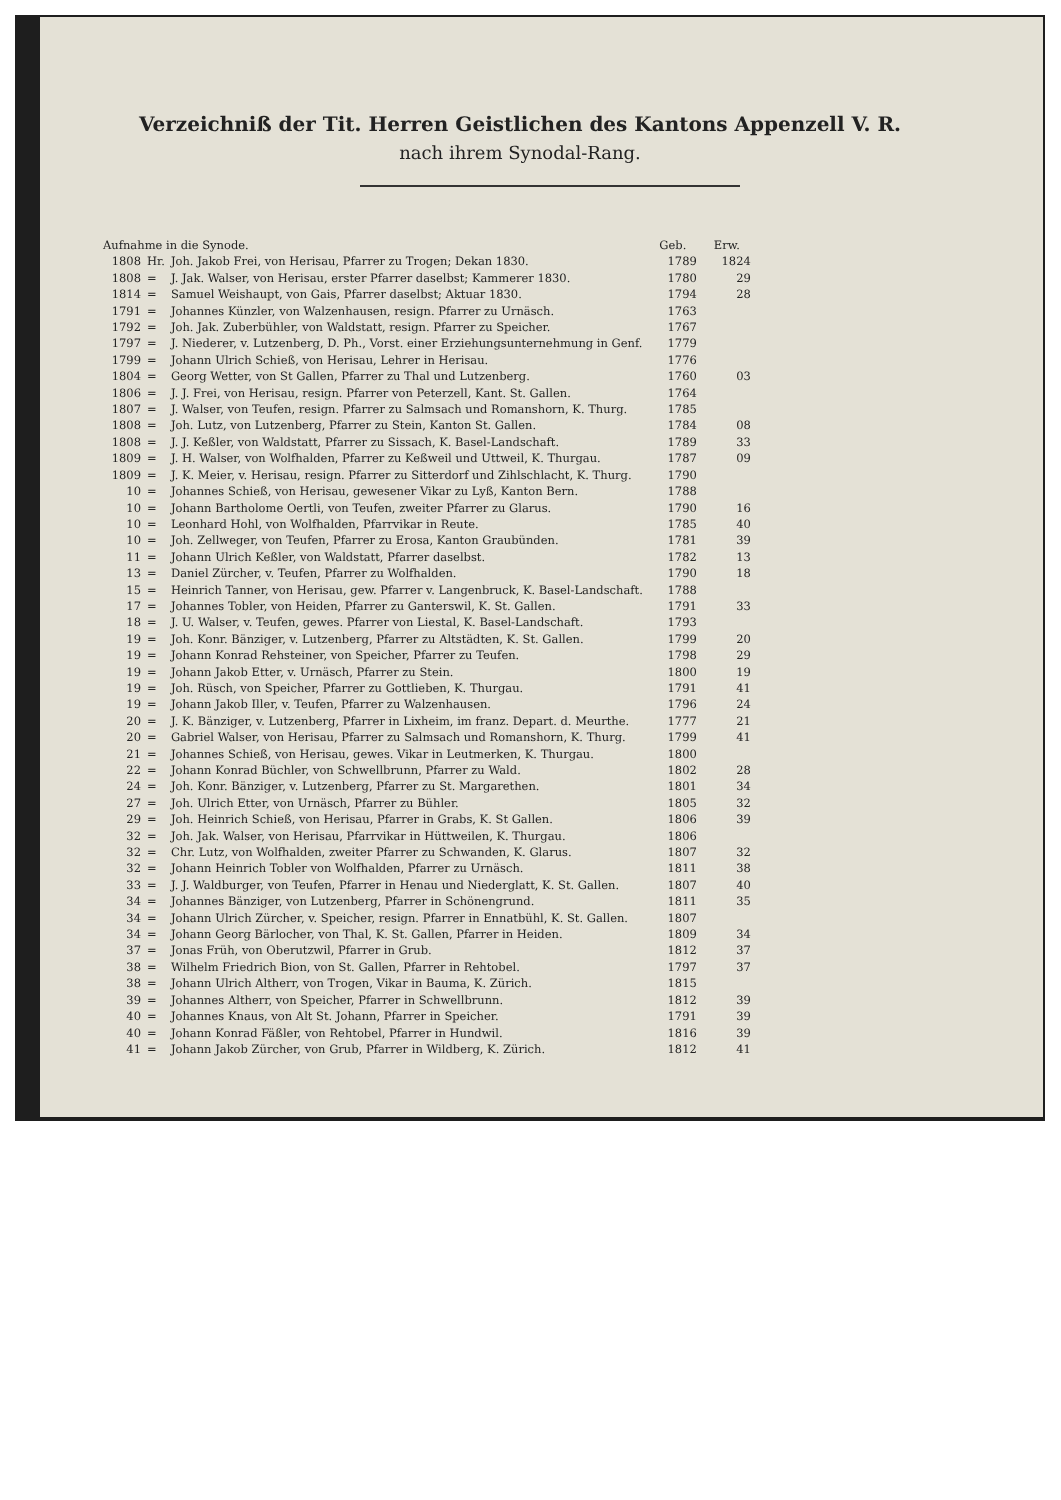Verzeichniß der Tit. Herren Geistlichen des Kantons Appenzell V. R.
nach ihrem Synodal-Rang.
| Aufnahme in die Synode. | | | Geb. | Erw. |
| --- | --- | --- | --- | --- |
| 1808 | Hr. | Joh. Jakob Frei, von Herisau, Pfarrer zu Trogen; Dekan 1830. | 1789 | 1824 |
| 1808 | = | J. Jak. Walser, von Herisau, erster Pfarrer daselbst; Kammerer 1830. | 1780 | 29 |
| 1814 | = | Samuel Weishaupt, von Gais, Pfarrer daselbst; Aktuar 1830. | 1794 | 28 |
| 1791 | = | Johannes Künzler, von Walzenhausen, resign. Pfarrer zu Urnäsch. | 1763 | |
| 1792 | = | Joh. Jak. Zuberbühler, von Waldstatt, resign. Pfarrer zu Speicher. | 1767 | |
| 1797 | = | J. Niederer, v. Lutzenberg, D. Ph., Vorst. einer Erziehungsunternehmung in Genf. | 1779 | |
| 1799 | = | Johann Ulrich Schieß, von Herisau, Lehrer in Herisau. | 1776 | |
| 1804 | = | Georg Wetter, von St Gallen, Pfarrer zu Thal und Lutzenberg. | 1760 | 03 |
| 1806 | = | J. J. Frei, von Herisau, resign. Pfarrer von Peterzell, Kant. St. Gallen. | 1764 | |
| 1807 | = | J. Walser, von Teufen, resign. Pfarrer zu Salmsach und Romanshorn, K. Thurg. | 1785 | |
| 1808 | = | Joh. Lutz, von Lutzenberg, Pfarrer zu Stein, Kanton St. Gallen. | 1784 | 08 |
| 1808 | = | J. J. Keßler, von Waldstatt, Pfarrer zu Sissach, K. Basel-Landschaft. | 1789 | 33 |
| 1809 | = | J. H. Walser, von Wolfhalden, Pfarrer zu Keßweil und Uttweil, K. Thurgau. | 1787 | 09 |
| 1809 | = | J. K. Meier, v. Herisau, resign. Pfarrer zu Sitterdorf und Zihlschlacht, K. Thurg. | 1790 | |
| 10 | = | Johannes Schieß, von Herisau, gewesener Vikar zu Lyß, Kanton Bern. | 1788 | |
| 10 | = | Johann Bartholome Oertli, von Teufen, zweiter Pfarrer zu Glarus. | 1790 | 16 |
| 10 | = | Leonhard Hohl, von Wolfhalden, Pfarrvikar in Reute. | 1785 | 40 |
| 10 | = | Joh. Zellweger, von Teufen, Pfarrer zu Erosa, Kanton Graubünden. | 1781 | 39 |
| 11 | = | Johann Ulrich Keßler, von Waldstatt, Pfarrer daselbst. | 1782 | 13 |
| 13 | = | Daniel Zürcher, v. Teufen, Pfarrer zu Wolfhalden. | 1790 | 18 |
| 15 | = | Heinrich Tanner, von Herisau, gew. Pfarrer v. Langenbruck, K. Basel-Landschaft. | 1788 | |
| 17 | = | Johannes Tobler, von Heiden, Pfarrer zu Ganterswil, K. St. Gallen. | 1791 | 33 |
| 18 | = | J. U. Walser, v. Teufen, gewes. Pfarrer von Liestal, K. Basel-Landschaft. | 1793 | |
| 19 | = | Joh. Konr. Bänziger, v. Lutzenberg, Pfarrer zu Altstädten, K. St. Gallen. | 1799 | 20 |
| 19 | = | Johann Konrad Rehsteiner, von Speicher, Pfarrer zu Teufen. | 1798 | 29 |
| 19 | = | Johann Jakob Etter, v. Urnäsch, Pfarrer zu Stein. | 1800 | 19 |
| 19 | = | Joh. Rüsch, von Speicher, Pfarrer zu Gottlieben, K. Thurgau. | 1791 | 41 |
| 19 | = | Johann Jakob Iller, v. Teufen, Pfarrer zu Walzenhausen. | 1796 | 24 |
| 20 | = | J. K. Bänziger, v. Lutzenberg, Pfarrer in Lixheim, im franz. Depart. d. Meurthe. | 1777 | 21 |
| 20 | = | Gabriel Walser, von Herisau, Pfarrer zu Salmsach und Romanshorn, K. Thurg. | 1799 | 41 |
| 21 | = | Johannes Schieß, von Herisau, gewes. Vikar in Leutmerken, K. Thurgau. | 1800 | |
| 22 | = | Johann Konrad Büchler, von Schwellbrunn, Pfarrer zu Wald. | 1802 | 28 |
| 24 | = | Joh. Konr. Bänziger, v. Lutzenberg, Pfarrer zu St. Margarethen. | 1801 | 34 |
| 27 | = | Joh. Ulrich Etter, von Urnäsch, Pfarrer zu Bühler. | 1805 | 32 |
| 29 | = | Joh. Heinrich Schieß, von Herisau, Pfarrer in Grabs, K. St Gallen. | 1806 | 39 |
| 32 | = | Joh. Jak. Walser, von Herisau, Pfarrvikar in Hüttweilen, K. Thurgau. | 1806 | |
| 32 | = | Chr. Lutz, von Wolfhalden, zweiter Pfarrer zu Schwanden, K. Glarus. | 1807 | 32 |
| 32 | = | Johann Heinrich Tobler von Wolfhalden, Pfarrer zu Urnäsch. | 1811 | 38 |
| 33 | = | J. J. Waldburger, von Teufen, Pfarrer in Henau und Niederglatt, K. St. Gallen. | 1807 | 40 |
| 34 | = | Johannes Bänziger, von Lutzenberg, Pfarrer in Schönengrund. | 1811 | 35 |
| 34 | = | Johann Ulrich Zürcher, v. Speicher, resign. Pfarrer in Ennatbühl, K. St. Gallen. | 1807 | |
| 34 | = | Johann Georg Bärlocher, von Thal, K. St. Gallen, Pfarrer in Heiden. | 1809 | 34 |
| 37 | = | Jonas Früh, von Oberutzwil, Pfarrer in Grub. | 1812 | 37 |
| 38 | = | Wilhelm Friedrich Bion, von St. Gallen, Pfarrer in Rehtobel. | 1797 | 37 |
| 38 | = | Johann Ulrich Altherr, von Trogen, Vikar in Bauma, K. Zürich. | 1815 | |
| 39 | = | Johannes Altherr, von Speicher, Pfarrer in Schwellbrunn. | 1812 | 39 |
| 40 | = | Johannes Knaus, von Alt St. Johann, Pfarrer in Speicher. | 1791 | 39 |
| 40 | = | Johann Konrad Fäßler, von Rehtobel, Pfarrer in Hundwil. | 1816 | 39 |
| 41 | = | Johann Jakob Zürcher, von Grub, Pfarrer in Wildberg, K. Zürich. | 1812 | 41 |